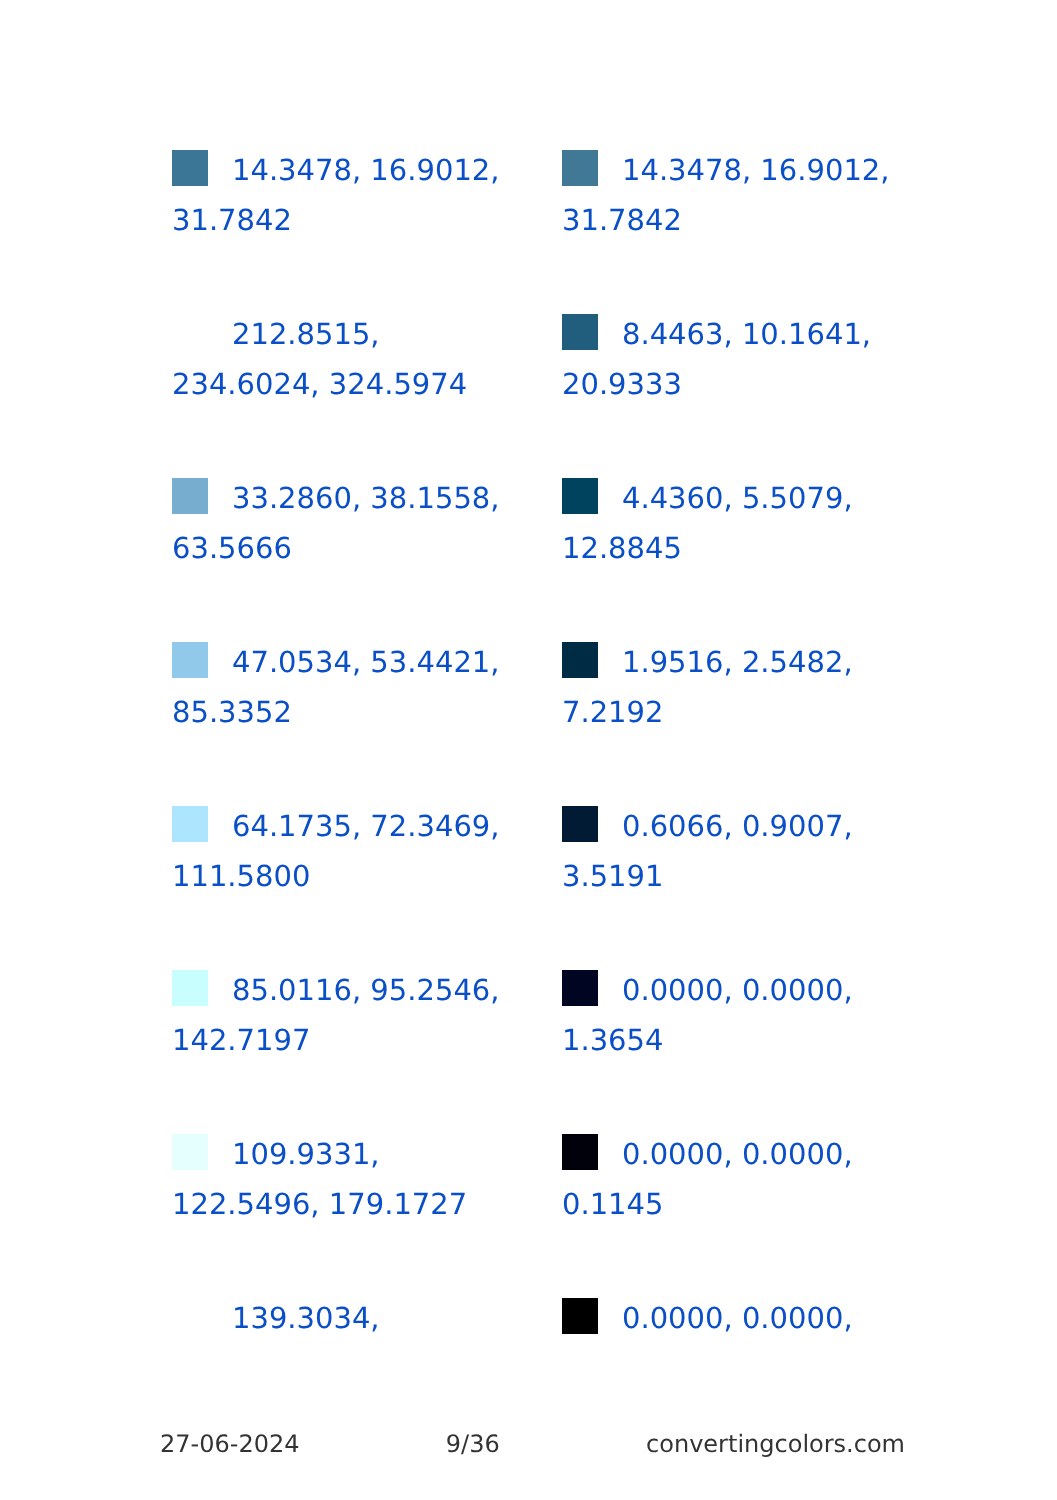14.3478, 16.9012, 31.7842
14.3478, 16.9012, 31.7842
212.8515, 234.6024, 324.5974
8.4463, 10.1641, 20.9333
33.2860, 38.1558, 63.5666
4.4360, 5.5079, 12.8845
47.0534, 53.4421, 85.3352
1.9516, 2.5482, 7.2192
64.1735, 72.3469, 111.5800
0.6066, 0.9007, 3.5191
85.0116, 95.2546, 142.7197
0.0000, 0.0000, 1.3654
109.9331, 122.5496, 179.1727
0.0000, 0.0000, 0.1145
139.3034,
0.0000, 0.0000,
27-06-2024 9/36 convertingcolors.com